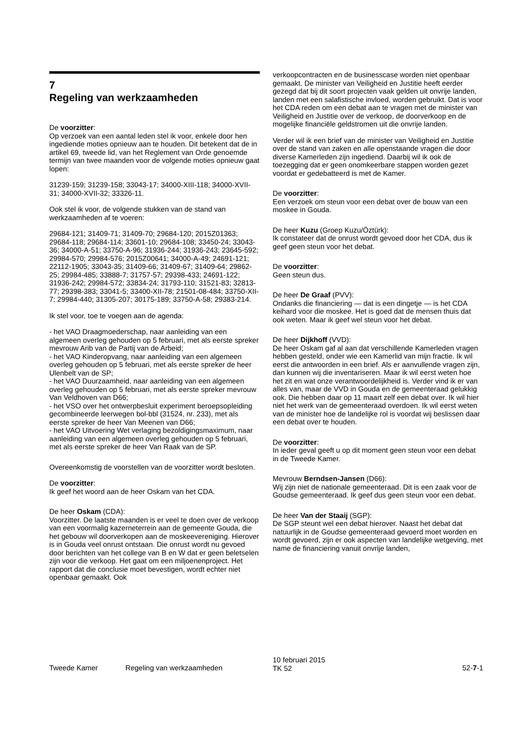7
Regeling van werkzaamheden
De voorzitter:
Op verzoek van een aantal leden stel ik voor, enkele door hen ingediende moties opnieuw aan te houden. Dit betekent dat de in artikel 69, tweede lid, van het Reglement van Orde genoemde termijn van twee maanden voor de volgende moties opnieuw gaat lopen:
31239-159; 31239-158; 33043-17; 34000-XIII-118; 34000-XVII-31; 34000-XVII-32; 33326-11.
Ook stel ik voor, de volgende stukken van de stand van werkzaamheden af te voeren:
29684-121; 31409-71; 31409-70; 29684-120; 2015Z01363; 29684-118; 29684-114; 33601-10; 29684-108; 33450-24; 33043-36; 34000-A-51; 33750-A-96; 31936-244; 31936-243; 23645-592; 29984-570; 29984-576; 2015Z00641; 34000-A-49; 24691-121; 22112-1905; 33043-35; 31409-66; 31409-67; 31409-64; 29862-25; 29984-485; 33888-7; 31757-57; 29398-433; 24691-122; 31936-242; 29984-572; 33834-24; 31793-110; 31521-83; 32813-77; 29398-383; 33041-5; 33400-XII-78; 21501-08-484; 33750-XII-7; 29984-440; 31305-207; 30175-189; 33750-A-58; 29383-214.
Ik stel voor, toe te voegen aan de agenda:
- het VAO Draagmoederschap, naar aanleiding van een algemeen overleg gehouden op 5 februari, met als eerste spreker mevrouw Arib van de Partij van de Arbeid;
- het VAO Kinderopvang, naar aanleiding van een algemeen overleg gehouden op 5 februari, met als eerste spreker de heer Ulenbelt van de SP;
- het VAO Duurzaamheid, naar aanleiding van een algemeen overleg gehouden op 5 februari, met als eerste spreker mevrouw Van Veldhoven van D66;
- het VSO over het ontwerpbesluit experiment beroepsopleiding gecombineerde leerwegen bol-bbl (31524, nr. 233), met als eerste spreker de heer Van Meenen van D66;
- het VAO Uitvoering Wet verlaging bezoldigingsmaximum, naar aanleiding van een algemeen overleg gehouden op 5 februari, met als eerste spreker de heer Van Raak van de SP.
Overeenkomstig de voorstellen van de voorzitter wordt besloten.
De voorzitter:
Ik geef het woord aan de heer Oskam van het CDA.
De heer Oskam (CDA):
Voorzitter. De laatste maanden is er veel te doen over de verkoop van een voormalig kazerneterrein aan de gemeente Gouda, die het gebouw wil doorverkopen aan de moskeevereniging. Hierover is in Gouda veel onrust ontstaan. Die onrust wordt nu gevoed door berichten van het college van B en W dat er geen beletselen zijn voor die verkoop. Het gaat om een miljoenenproject. Het rapport dat die conclusie moet bevestigen, wordt echter niet openbaar gemaakt. Ook
verkoopcontracten en de businesscase worden niet openbaar gemaakt. De minister van Veiligheid en Justitie heeft eerder gezegd dat bij dit soort projecten vaak gelden uit onvrije landen, landen met een salafistische invloed, worden gebruikt. Dat is voor het CDA reden om een debat aan te vragen met de minister van Veiligheid en Justitie over de verkoop, de doorverkoop en de mogelijke financiële geldstromen uit die onvrije landen.
Verder wil ik een brief van de minister van Veiligheid en Justitie over de stand van zaken en alle openstaande vragen die door diverse Kamerleden zijn ingediend. Daarbij wil ik ook de toezegging dat er geen onomkeerbare stappen worden gezet voordat er gedebatteerd is met de Kamer.
De voorzitter:
Een verzoek om steun voor een debat over de bouw van een moskee in Gouda.
De heer Kuzu (Groep Kuzu/Öztürk):
Ik constateer dat de onrust wordt gevoed door het CDA, dus ik geef geen steun voor het debat.
De voorzitter:
Geen steun dus.
De heer De Graaf (PVV):
Ondanks die financiering — dat is een dingetje — is het CDA keihard voor die moskee. Het is goed dat de mensen thuis dat ook weten. Maar ik geef wel steun voor het debat.
De heer Dijkhoff (VVD):
De heer Oskam gaf al aan dat verschillende Kamerleden vragen hebben gesteld, onder wie een Kamerlid van mijn fractie. Ik wil eerst die antwoorden in een brief. Als er aanvullende vragen zijn, dan kunnen wij die inventariseren. Maar ik wil eerst weten hoe het zit en wat onze verantwoordelijkheid is. Verder vind ik er van alles van, maar de VVD in Gouda en de gemeenteraad gelukkig ook. Die hebben daar op 11 maart zelf een debat over. Ik wil hier niet het werk van de gemeenteraad overdoen. Ik wil eerst weten van de minister hoe de landelijke rol is voordat wij beslissen daar een debat over te houden.
De voorzitter:
In ieder geval geeft u op dit moment geen steun voor een debat in de Tweede Kamer.
Mevrouw Berndsen-Jansen (D66):
Wij zijn niet de nationale gemeenteraad. Dit is een zaak voor de Goudse gemeenteraad. Ik geef dus geen steun voor een debat.
De heer Van der Staaij (SGP):
De SGP steunt wel een debat hierover. Naast het debat dat natuurlijk in de Goudse gemeenteraad gevoerd moet worden en wordt gevoerd, zijn er ook aspecten van landelijke wetgeving, met name de financiering vanuit onvrije landen,
Tweede Kamer Regeling van werkzaamheden
10 februari 2015
TK 52
52-7-1